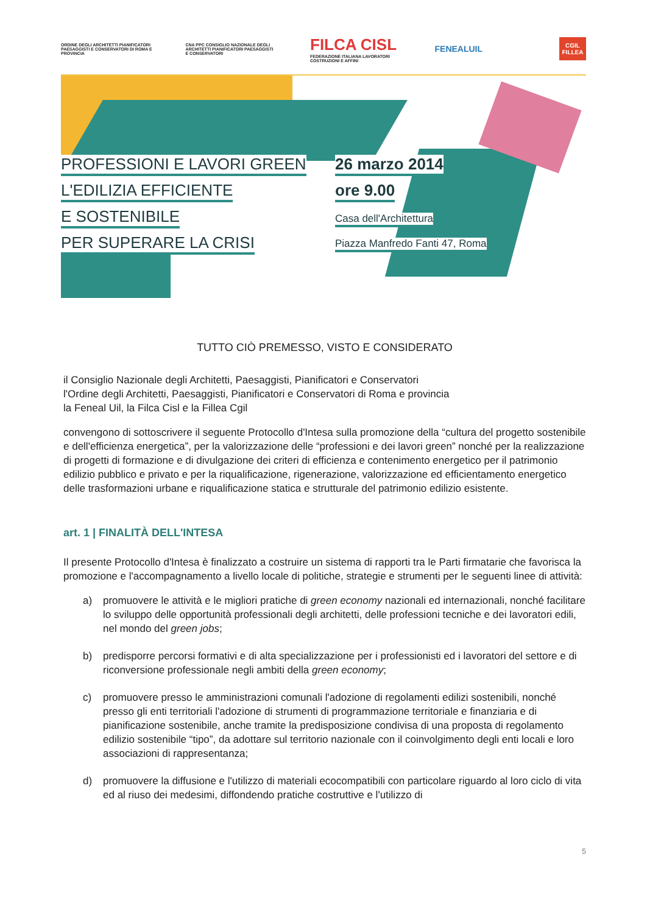ORDINE DEGLI ARCHITETTI PIANIFICATORI PAESAGGISTI E CONSERVATORI DI ROMA E PROVINCIA
CNA PPC CONSIGLIO NAZIONALE DEGLI ARCHITETTI PIANIFICATORI PAESAGGISTI E CONSERVATORI
FILCA CISL
FEDERAZIONE ITALIANA LAVORATORI COSTRUZIONI E AFFINI
FENEALUIL
CGIL
FILLEA
PROFESSIONI E LAVORI GREEN
L'EDILIZIA EFFICIENTE
E SOSTENIBILE
PER SUPERARE LA CRISI
26 marzo 2014
ore 9.00
Casa dell'Architettura
Piazza Manfredo Fanti 47, Roma
TUTTO CIÒ PREMESSO, VISTO E CONSIDERATO
il Consiglio Nazionale degli Architetti, Paesaggisti, Pianificatori e Conservatori
l'Ordine degli Architetti, Paesaggisti, Pianificatori e Conservatori di Roma e provincia
la Feneal Uil, la Filca Cisl e la Fillea Cgil
convengono di sottoscrivere il seguente Protocollo d'Intesa sulla promozione della “cultura del progetto sostenibile e dell'efficienza energetica”, per la valorizzazione delle “professioni e dei lavori green” nonché per la realizzazione di progetti di formazione e di divulgazione dei criteri di efficienza e contenimento energetico per il patrimonio edilizio pubblico e privato e per la riqualificazione, rigenerazione, valorizzazione ed efficientamento energetico delle trasformazioni urbane e riqualificazione statica e strutturale del patrimonio edilizio esistente.
art. 1 | FINALITÀ DELL'INTESA
Il presente Protocollo d'Intesa è finalizzato a costruire un sistema di rapporti tra le Parti firmatarie che favorisca la promozione e l'accompagnamento a livello locale di politiche, strategie e strumenti per le seguenti linee di attività:
a) promuovere le attività e le migliori pratiche di green economy nazionali ed internazionali, nonché facilitare lo sviluppo delle opportunità professionali degli architetti, delle professioni tecniche e dei lavoratori edili, nel mondo del green jobs;
b) predisporre percorsi formativi e di alta specializzazione per i professionisti ed i lavoratori del settore e di riconversione professionale negli ambiti della green economy;
c) promuovere presso le amministrazioni comunali l'adozione di regolamenti edilizi sostenibili, nonché presso gli enti territoriali l'adozione di strumenti di programmazione territoriale e finanziaria e di pianificazione sostenibile, anche tramite la predisposizione condivisa di una proposta di regolamento edilizio sostenibile “tipo”, da adottare sul territorio nazionale con il coinvolgimento degli enti locali e loro associazioni di rappresentanza;
d) promuovere la diffusione e l'utilizzo di materiali ecocompatibili con particolare riguardo al loro ciclo di vita ed al riuso dei medesimi, diffondendo pratiche costruttive e l'utilizzo di
5